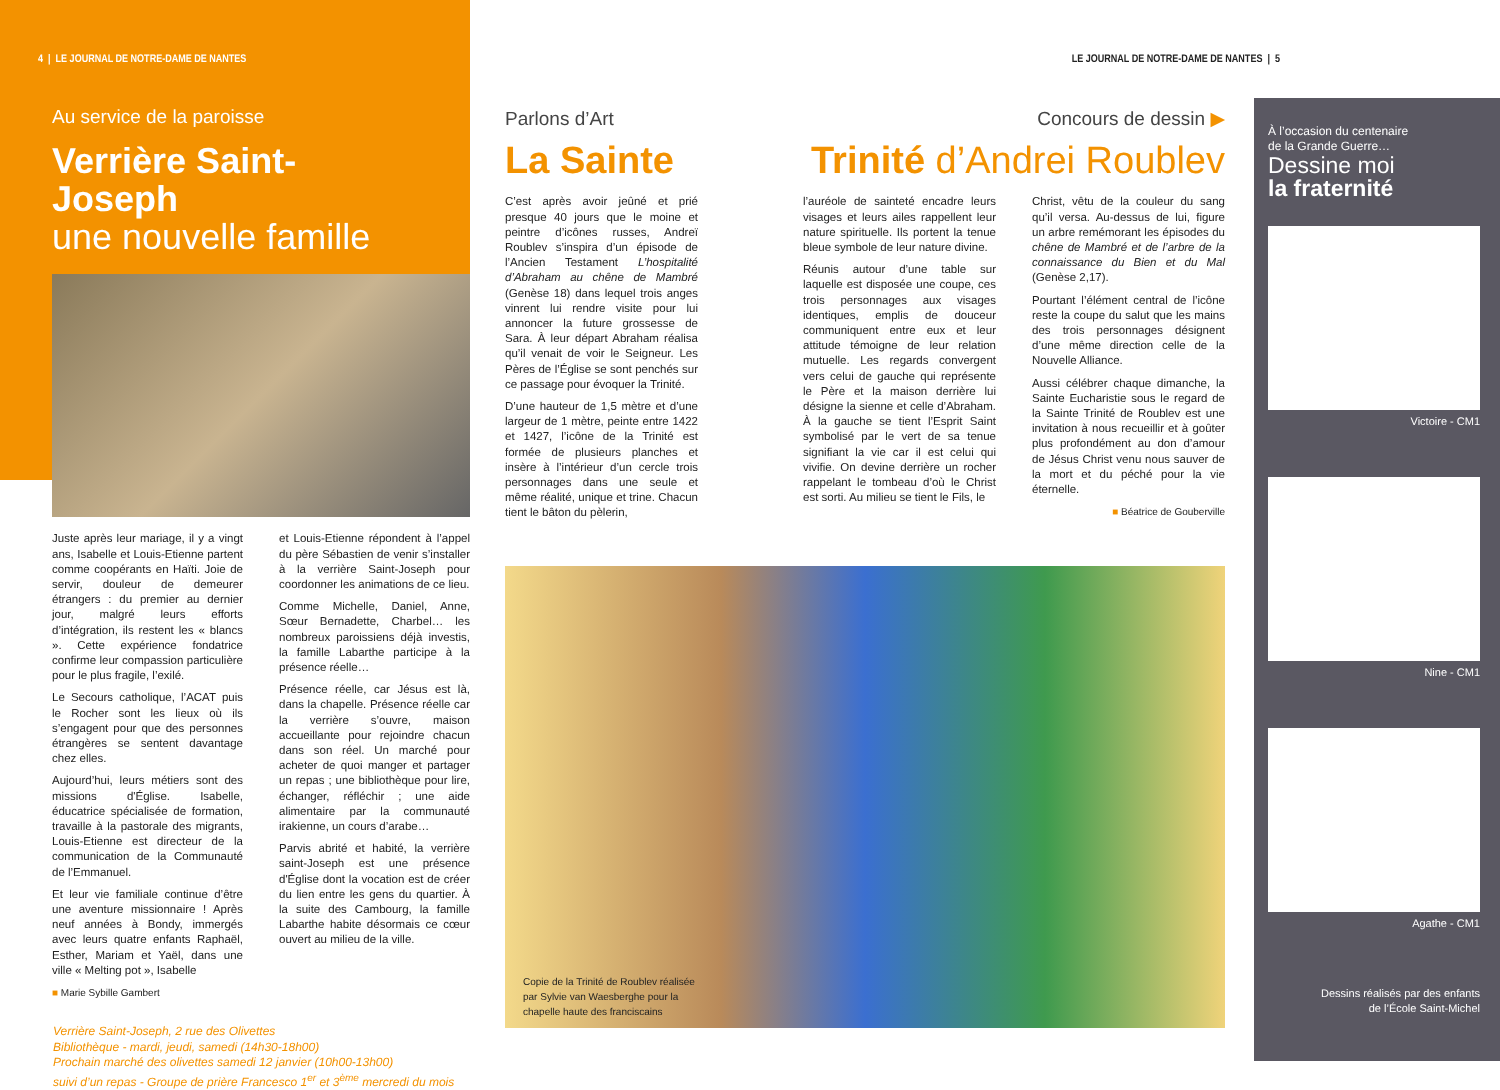4 | LE JOURNAL DE NOTRE-DAME DE NANTES
Au service de la paroisse
Verrière Saint-Joseph
une nouvelle famille
Juste après leur mariage, il y a vingt ans, Isabelle et Louis-Etienne partent comme coopérants en Haïti. Joie de servir, douleur de demeurer étrangers : du premier au dernier jour, malgré leurs efforts d’intégration, ils restent les « blancs ». Cette expérience fondatrice confirme leur compassion particulière pour le plus fragile, l’exilé.
Le Secours catholique, l’ACAT puis le Rocher sont les lieux où ils s’engagent pour que des personnes étrangères se sentent davantage chez elles.
Aujourd’hui, leurs métiers sont des missions d'Église. Isabelle, éducatrice spécialisée de formation, travaille à la pastorale des migrants, Louis-Etienne est directeur de la communication de la Communauté de l’Emmanuel.
Et leur vie familiale continue d’être une aventure missionnaire ! Après neuf années à Bondy, immergés avec leurs quatre enfants Raphaël, Esther, Mariam et Yaël, dans une ville « Melting pot », Isabelle
■ Marie Sybille Gambert
et Louis-Etienne répondent à l’appel du père Sébastien de venir s’installer à la verrière Saint-Joseph pour coordonner les animations de ce lieu.
Comme Michelle, Daniel, Anne, Sœur Bernadette, Charbel… les nombreux paroissiens déjà investis, la famille Labarthe participe à la présence réelle…
Présence réelle, car Jésus est là, dans la chapelle. Présence réelle car la verrière s’ouvre, maison accueillante pour rejoindre chacun dans son réel. Un marché pour acheter de quoi manger et partager un repas ; une bibliothèque pour lire, échanger, réfléchir ; une aide alimentaire par la communauté irakienne, un cours d’arabe…
Parvis abrité et habité, la verrière saint-Joseph est une présence d'Église dont la vocation est de créer du lien entre les gens du quartier. À la suite des Cambourg, la famille Labarthe habite désormais ce cœur ouvert au milieu de la ville.
Verrière Saint-Joseph, 2 rue des Olivettes
Bibliothèque - mardi, jeudi, samedi (14h30-18h00)
Prochain marché des olivettes samedi 12 janvier (10h00-13h00)
suivi d’un repas - Groupe de prière Francesco 1<sup>er</sup> et 3<sup>ème</sup> mercredi du mois
LE JOURNAL DE NOTRE-DAME DE NANTES | 5
Parlons d’Art Concours de dessin ▶
La Sainte Trinité d’Andrei Roublev
C’est après avoir jeûné et prié presque 40 jours que le moine et peintre d’icônes russes, Andreï Roublev s’inspira d’un épisode de l’Ancien Testament L’hospitalité d’Abraham au chêne de Mambré (Genèse 18) dans lequel trois anges vinrent lui rendre visite pour lui annoncer la future grossesse de Sara. À leur départ Abraham réalisa qu’il venait de voir le Seigneur. Les Pères de l’Église se sont penchés sur ce passage pour évoquer la Trinité.
D’une hauteur de 1,5 mètre et d’une largeur de 1 mètre, peinte entre 1422 et 1427, l’icône de la Trinité est formée de plusieurs planches et insère à l’intérieur d’un cercle trois personnages dans une seule et même réalité, unique et trine. Chacun tient le bâton du pèlerin,
l’auréole de sainteté encadre leurs visages et leurs ailes rappellent leur nature spirituelle. Ils portent la tenue bleue symbole de leur nature divine.
Réunis autour d’une table sur laquelle est disposée une coupe, ces trois personnages aux visages identiques, emplis de douceur communiquent entre eux et leur attitude témoigne de leur relation mutuelle. Les regards convergent vers celui de gauche qui représente le Père et la maison derrière lui désigne la sienne et celle d’Abraham. À la gauche se tient l’Esprit Saint symbolisé par le vert de sa tenue signifiant la vie car il est celui qui vivifie. On devine derrière un rocher rappelant le tombeau d’où le Christ est sorti. Au milieu se tient le Fils, le
Christ, vêtu de la couleur du sang qu’il versa. Au-dessus de lui, figure un arbre remémorant les épisodes du chêne de Mambré et de l’arbre de la connaissance du Bien et du Mal (Genèse 2,17).
Pourtant l’élément central de l’icône reste la coupe du salut que les mains des trois personnages désignent d’une même direction celle de la Nouvelle Alliance.
Aussi célébrer chaque dimanche, la Sainte Eucharistie sous le regard de la Sainte Trinité de Roublev est une invitation à nous recueillir et à goûter plus profondément au don d’amour de Jésus Christ venu nous sauver de la mort et du péché pour la vie éternelle.
■ Béatrice de Gouberville
Copie de la Trinité de Roublev réalisée
par Sylvie van Waesberghe pour la
chapelle haute des franciscains
À l’occasion du centenaire
de la Grande Guerre…
Dessine moi
la fraternité
Victoire - CM1
Nine - CM1
Agathe - CM1
Dessins réalisés par des enfants
de l’École Saint-Michel